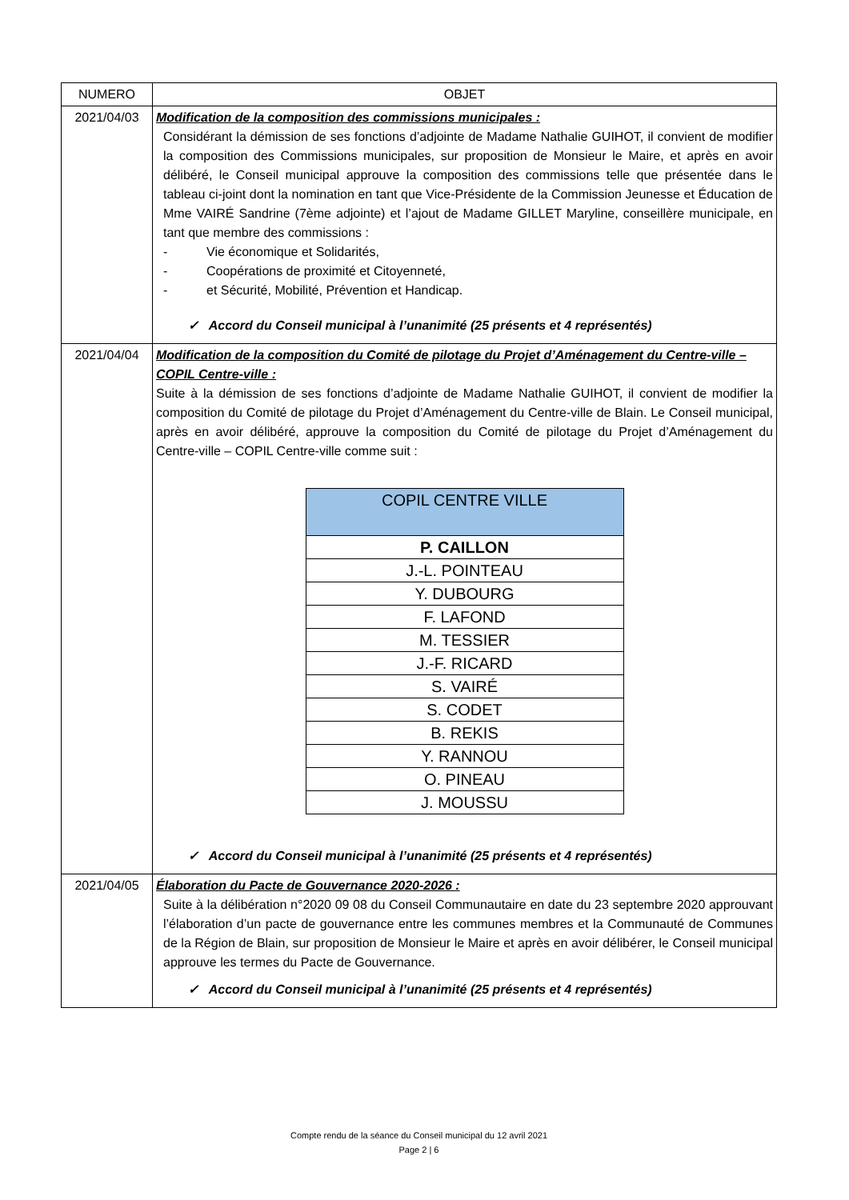| NUMERO | OBJET |
| --- | --- |
| 2021/04/03 | Modification de la composition des commissions municipales : Considérant la démission de ses fonctions d’adjointe de Madame Nathalie GUIHOT, il convient de modifier la composition des Commissions municipales, sur proposition de Monsieur le Maire, et après en avoir délibéré, le Conseil municipal approuve la composition des commissions telle que présentée dans le tableau ci-joint dont la nomination en tant que Vice-Présidente de la Commission Jeunesse et Éducation de Mme VAIRÉ Sandrine (7ème adjointe) et l’ajout de Madame GILLET Maryline, conseillère municipale, en tant que membre des commissions : - Vie économique et Solidarités, - Coopérations de proximité et Citoyenneté, - et Sécurité, Mobilité, Prévention et Handicap. ✓ Accord du Conseil municipal à l’unanimité (25 présents et 4 représentés) |
| 2021/04/04 | Modification de la composition du Comité de pilotage du Projet d’Aménagement du Centre-ville – COPIL Centre-ville : Suite à la démission de ses fonctions d’adjointe de Madame Nathalie GUIHOT, il convient de modifier la composition du Comité de pilotage du Projet d’Aménagement du Centre-ville de Blain. Le Conseil municipal, après en avoir délibéré, approuve la composition du Comité de pilotage du Projet d’Aménagement du Centre-ville – COPIL Centre-ville comme suit : / COPIL CENTRE VILLE / / --- / / P. CAILLON / / J.-L. POINTEAU / / Y. DUBOURG / / F. LAFOND / / M. TESSIER / / J.-F. RICARD / / S. VAIRÉ / / S. CODET / / B. REKIS / / Y. RANNOU / / O. PINEAU / / J. MOUSSU / ✓ Accord du Conseil municipal à l’unanimité (25 présents et 4 représentés) |
| 2021/04/05 | Élaboration du Pacte de Gouvernance 2020-2026 : Suite à la délibération n°2020 09 08 du Conseil Communautaire en date du 23 septembre 2020 approuvant l’élaboration d’un pacte de gouvernance entre les communes membres et la Communauté de Communes de la Région de Blain, sur proposition de Monsieur le Maire et après en avoir délibérer, le Conseil municipal approuve les termes du Pacte de Gouvernance. ✓ Accord du Conseil municipal à l’unanimité (25 présents et 4 représentés) |
Compte rendu de la séance du Conseil municipal du 12 avril 2021
Page 2 | 6